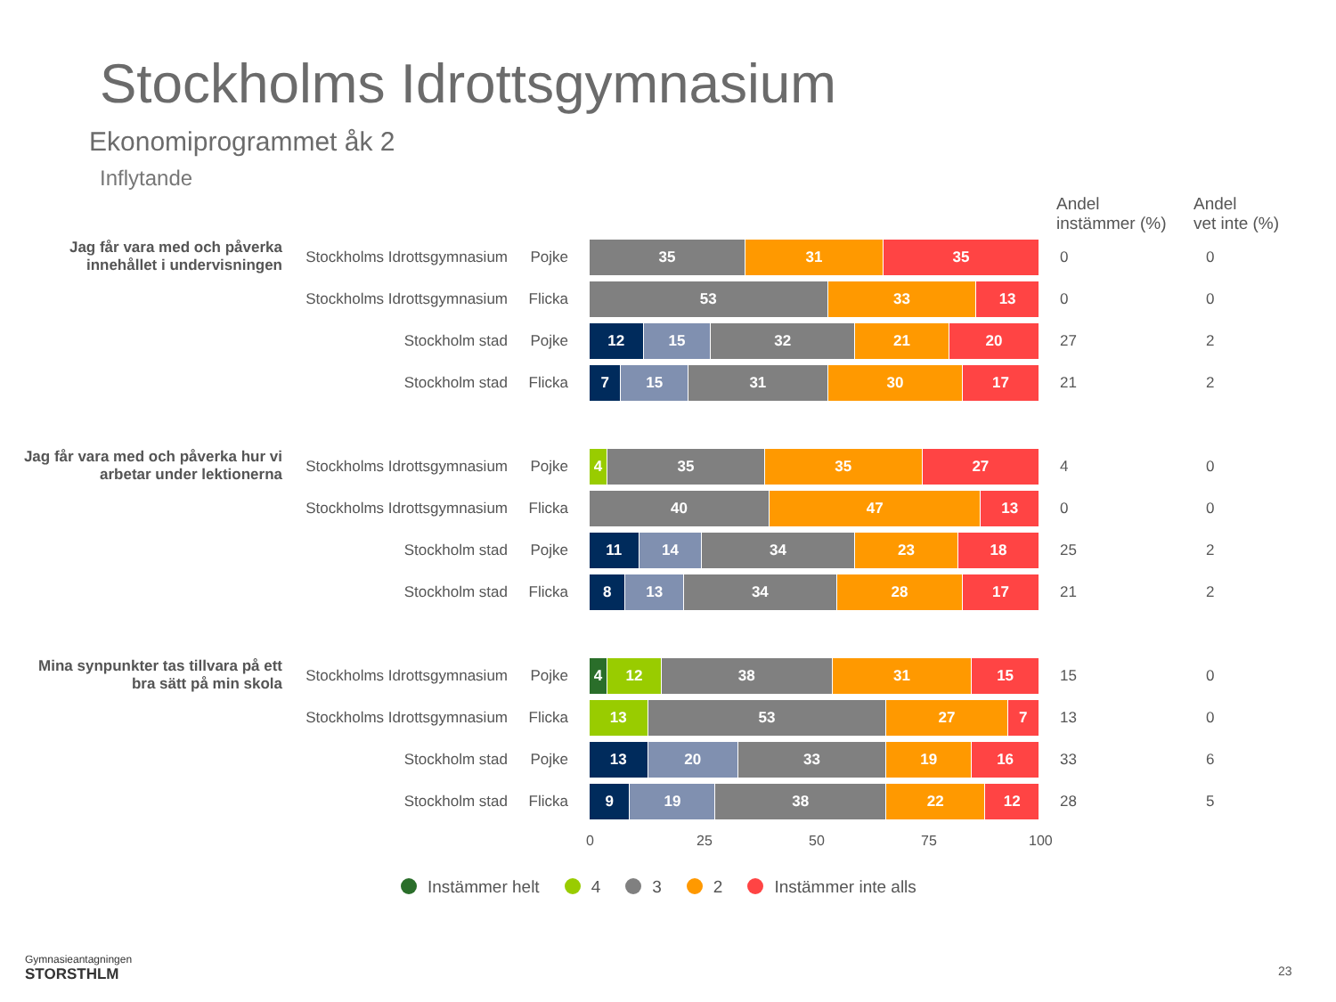Stockholms Idrottsgymnasium
Ekonomiprogrammet åk 2
Inflytande
Andel
instämmer (%)
Andel
vet inte (%)
Jag får vara med och påverka innehållet i undervisningen
Stockholms Idrottsgymnasium Pojke
35 31 35
0 0
Stockholms Idrottsgymnasium Flicka
53 33 13
0 0
Stockholm stad Pojke
12 15 32 21 20
27 2
Stockholm stad Flicka
7 15 31 30 17
21 2
Jag får vara med och påverka hur vi arbetar under lektionerna
Stockholms Idrottsgymnasium Pojke
4 35 35 27
4 0
Stockholms Idrottsgymnasium Flicka
40 47 13
0 0
Stockholm stad Pojke
11 14 34 23 18
25 2
Stockholm stad Flicka
8 13 34 28 17
21 2
Mina synpunkter tas tillvara på ett bra sätt på min skola
Stockholms Idrottsgymnasium Pojke
4 12 38 31 15
15 0
Stockholms Idrottsgymnasium Flicka
13 53 27 7
13 0
Stockholm stad Pojke
13 20 33 19 16
33 6
Stockholm stad Flicka
9 19 38 22 12
28 5
0 25 50 75 100
Instämmer helt 4 3 2 Instämmer inte alls
Gymnasieantagningen
STORSTHLM
23